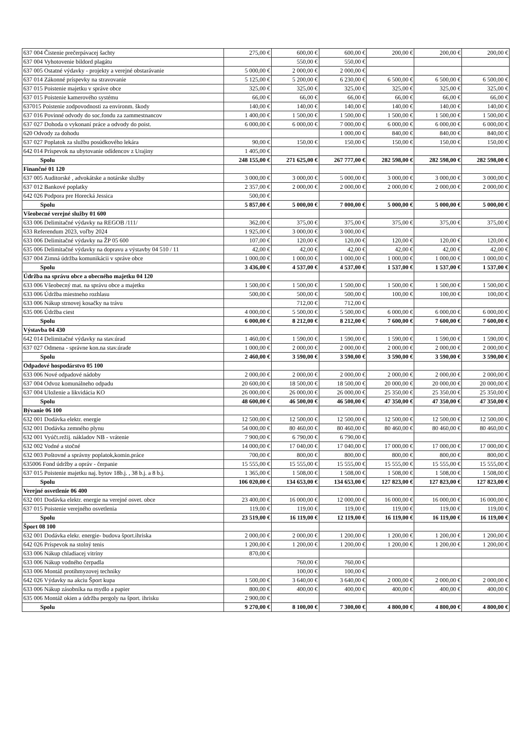| 637 004 Čistenie prečerpávacej šachty | 275,00 € | 600,00 € | 600,00 € | 200,00 € | 200,00 € | 200,00 € |
| 637 004 Vyhotovenie bildord plagátu | | 550,00 € | 550,00 € | | | |
| 637 005 Ostatné výdavky - projekty a verejné obstarávanie | 5 000,00 € | 2 000,00 € | 2 000,00 € | | | |
| 637 014 Zákonné príspevky na stravovanie | 5 125,00 € | 5 200,00 € | 6 230,00 € | 6 500,00 € | 6 500,00 € | 6 500,00 € |
| 637 015 Poistenie majetku v správe obce | 325,00 € | 325,00 € | 325,00 € | 325,00 € | 325,00 € | 325,00 € |
| 637 015 Poistenie kamerového systému | 66,00 € | 66,00 € | 66,00 € | 66,00 € | 66,00 € | 66,00 € |
| 637015 Poistenie zodpovodnosti za environm. škody | 140,00 € | 140,00 € | 140,00 € | 140,00 € | 140,00 € | 140,00 € |
| 637 016 Povinné odvody do soc.fondu za zammestnancov | 1 400,00 € | 1 500,00 € | 1 500,00 € | 1 500,00 € | 1 500,00 € | 1 500,00 € |
| 637 027 Dohoda o vykonaní práce a odvody do poist. | 6 000,00 € | 6 000,00 € | 7 000,00 € | 6 000,00 € | 6 000,00 € | 6 000,00 € |
| 620 Odvody za dohodu | | | 1 000,00 € | 840,00 € | 840,00 € | 840,00 € |
| 637 027 Poplatok za službu posúdkového lekára | 90,00 € | 150,00 € | 150,00 € | 150,00 € | 150,00 € | 150,00 € |
| 642 014 Príspevok na ubytovanie odídencov z Urajiny | 1 405,00 € | | | | | |
| Spolu | 248 155,00 € | 271 625,00 € | 267 777,00 € | 282 598,00 € | 282 598,00 € | 282 598,00 € |
| Finančné 01 120 | | | | | | |
| 637 005 Auditorské , advokátske a notárske služby | 3 000,00 € | 3 000,00 € | 5 000,00 € | 3 000,00 € | 3 000,00 € | 3 000,00 € |
| 637 012 Bankové poplatky | 2 357,00 € | 2 000,00 € | 2 000,00 € | 2 000,00 € | 2 000,00 € | 2 000,00 € |
| 642 026 Podpora pre Horecká Jessica | 500,00 € | | | | | |
| Spolu | 5 857,00 € | 5 000,00 € | 7 000,00 € | 5 000,00 € | 5 000,00 € | 5 000,00 € |
| Všeobecné verejné služby 01 600 | | | | | | |
| 633 006 Delimitačné výdavky na REGOB /111/ | 362,00 € | 375,00 € | 375,00 € | 375,00 € | 375,00 € | 375,00 € |
| 633 Referendum 2023, voľby 2024 | 1 925,00 € | 3 000,00 € | 3 000,00 € | | | |
| 633 006 Delimitačné výdavky na ŽP 05 600 | 107,00 € | 120,00 € | 120,00 € | 120,00 € | 120,00 € | 120,00 € |
| 635 006 Delimitačné výdavky na dopravu a výstavby 04 510 / 11 | 42,00 € | 42,00 € | 42,00 € | 42,00 € | 42,00 € | 42,00 € |
| 637 004 Zimná údržba komunikácii v správe obce | 1 000,00 € | 1 000,00 € | 1 000,00 € | 1 000,00 € | 1 000,00 € | 1 000,00 € |
| Spolu | 3 436,00 € | 4 537,00 € | 4 537,00 € | 1 537,00 € | 1 537,00 € | 1 537,00 € |
| Údržba na správu obce a obecného majetku 04 120 | | | | | | |
| 633 006 Všeobecný mat. na správu obce a majetku | 1 500,00 € | 1 500,00 € | 1 500,00 € | 1 500,00 € | 1 500,00 € | 1 500,00 € |
| 633 006 Údržba miestneho rozhlasu | 500,00 € | 500,00 € | 500,00 € | 100,00 € | 100,00 € | 100,00 € |
| 633 006 Nákup strnovej kosačky na trávu | | 712,00 € | 712,00 € | | | |
| 635 006 Údržba ciest | 4 000,00 € | 5 500,00 € | 5 500,00 € | 6 000,00 € | 6 000,00 € | 6 000,00 € |
| Spolu | 6 000,00 € | 8 212,00 € | 8 212,00 € | 7 600,00 € | 7 600,00 € | 7 600,00 € |
| Výstavba 04 430 | | | | | | |
| 642 014 Delimitačné výdavky na stav.úrad | 1 460,00 € | 1 590,00 € | 1 590,00 € | 1 590,00 € | 1 590,00 € | 1 590,00 € |
| 637 027 Odmena - správne kon.na stav.úrade | 1 000,00 € | 2 000,00 € | 2 000,00 € | 2 000,00 € | 2 000,00 € | 2 000,00 € |
| Spolu | 2 460,00 € | 3 590,00 € | 3 590,00 € | 3 590,00 € | 3 590,00 € | 3 590,00 € |
| Odpadové hospodárstvo 05 100 | | | | | | |
| 633 006 Nové odpadové nádoby | 2 000,00 € | 2 000,00 € | 2 000,00 € | 2 000,00 € | 2 000,00 € | 2 000,00 € |
| 637 004 Odvoz komunálneho odpadu | 20 600,00 € | 18 500,00 € | 18 500,00 € | 20 000,00 € | 20 000,00 € | 20 000,00 € |
| 637 004 Uloženie a likvidácia KO | 26 000,00 € | 26 000,00 € | 26 000,00 € | 25 350,00 € | 25 350,00 € | 25 350,00 € |
| Spolu | 48 600,00 € | 46 500,00 € | 46 500,00 € | 47 350,00 € | 47 350,00 € | 47 350,00 € |
| Bývanie 06 100 | | | | | | |
| 632 001 Dodávka elektr. energie | 12 500,00 € | 12 500,00 € | 12 500,00 € | 12 500,00 € | 12 500,00 € | 12 500,00 € |
| 632 001 Dodávka zemného plynu | 54 000,00 € | 80 460,00 € | 80 460,00 € | 80 460,00 € | 80 460,00 € | 80 460,00 € |
| 632 001 Vyúčt.režij. nákladov NB - vrátenie | 7 900,00 € | 6 790,00 € | 6 790,00 € | | | |
| 632 002 Vodné a stočné | 14 000,00 € | 17 040,00 € | 17 040,00 € | 17 000,00 € | 17 000,00 € | 17 000,00 € |
| 632 003 Poštovné a správny poplatok,komin.práce | 700,00 € | 800,00 € | 800,00 € | 800,00 € | 800,00 € | 800,00 € |
| 635006 Fond údržby a opráv - čerpanie | 15 555,00 € | 15 555,00 € | 15 555,00 € | 15 555,00 € | 15 555,00 € | 15 555,00 € |
| 637 015 Poistenie majetku naj. bytov 18b.j. , 38 b.j. a 8 b.j. | 1 365,00 € | 1 508,00 € | 1 508,00 € | 1 508,00 € | 1 508,00 € | 1 508,00 € |
| Spolu | 106 020,00 € | 134 653,00 € | 134 653,00 € | 127 823,00 € | 127 823,00 € | 127 823,00 € |
| Verejné osvetlenie 06 400 | | | | | | |
| 632 001 Dodávka elektr. energie na verejné osvet. obce | 23 400,00 € | 16 000,00 € | 12 000,00 € | 16 000,00 € | 16 000,00 € | 16 000,00 € |
| 637 015 Poistenie verejného osvetlenia | 119,00 € | 119,00 € | 119,00 € | 119,00 € | 119,00 € | 119,00 € |
| Spolu | 23 519,00 € | 16 119,00 € | 12 119,00 € | 16 119,00 € | 16 119,00 € | 16 119,00 € |
| Šport 08 100 | | | | | | |
| 632 001 Dodávka elekr. energie- budova šport.ihriska | 2 000,00 € | 2 000,00 € | 1 200,00 € | 1 200,00 € | 1 200,00 € | 1 200,00 € |
| 642 026 Príspevok na stolný tenis | 1 200,00 € | 1 200,00 € | 1 200,00 € | 1 200,00 € | 1 200,00 € | 1 200,00 € |
| 633 006 Nákup chladiacej vitríny | 870,00 € | | | | | |
| 633 006 Nákup vodného čerpadla | | 760,00 € | 760,00 € | | | |
| 633 006 Montáž protihmyzovej techniky | | 100,00 € | 100,00 € | | | |
| 642 026 Výdavky na akciu Šport kupa | 1 500,00 € | 3 640,00 € | 3 640,00 € | 2 000,00 € | 2 000,00 € | 2 000,00 € |
| 633 006 Nákup zásobníka na mydlo a papier | 800,00 € | 400,00 € | 400,00 € | 400,00 € | 400,00 € | 400,00 € |
| 635 006 Montáž okien a údržba pergoly na šport. ihrisku | 2 900,00 € | | | | | |
| Spolu | 9 270,00 € | 8 100,00 € | 7 300,00 € | 4 800,00 € | 4 800,00 € | 4 800,00 € |